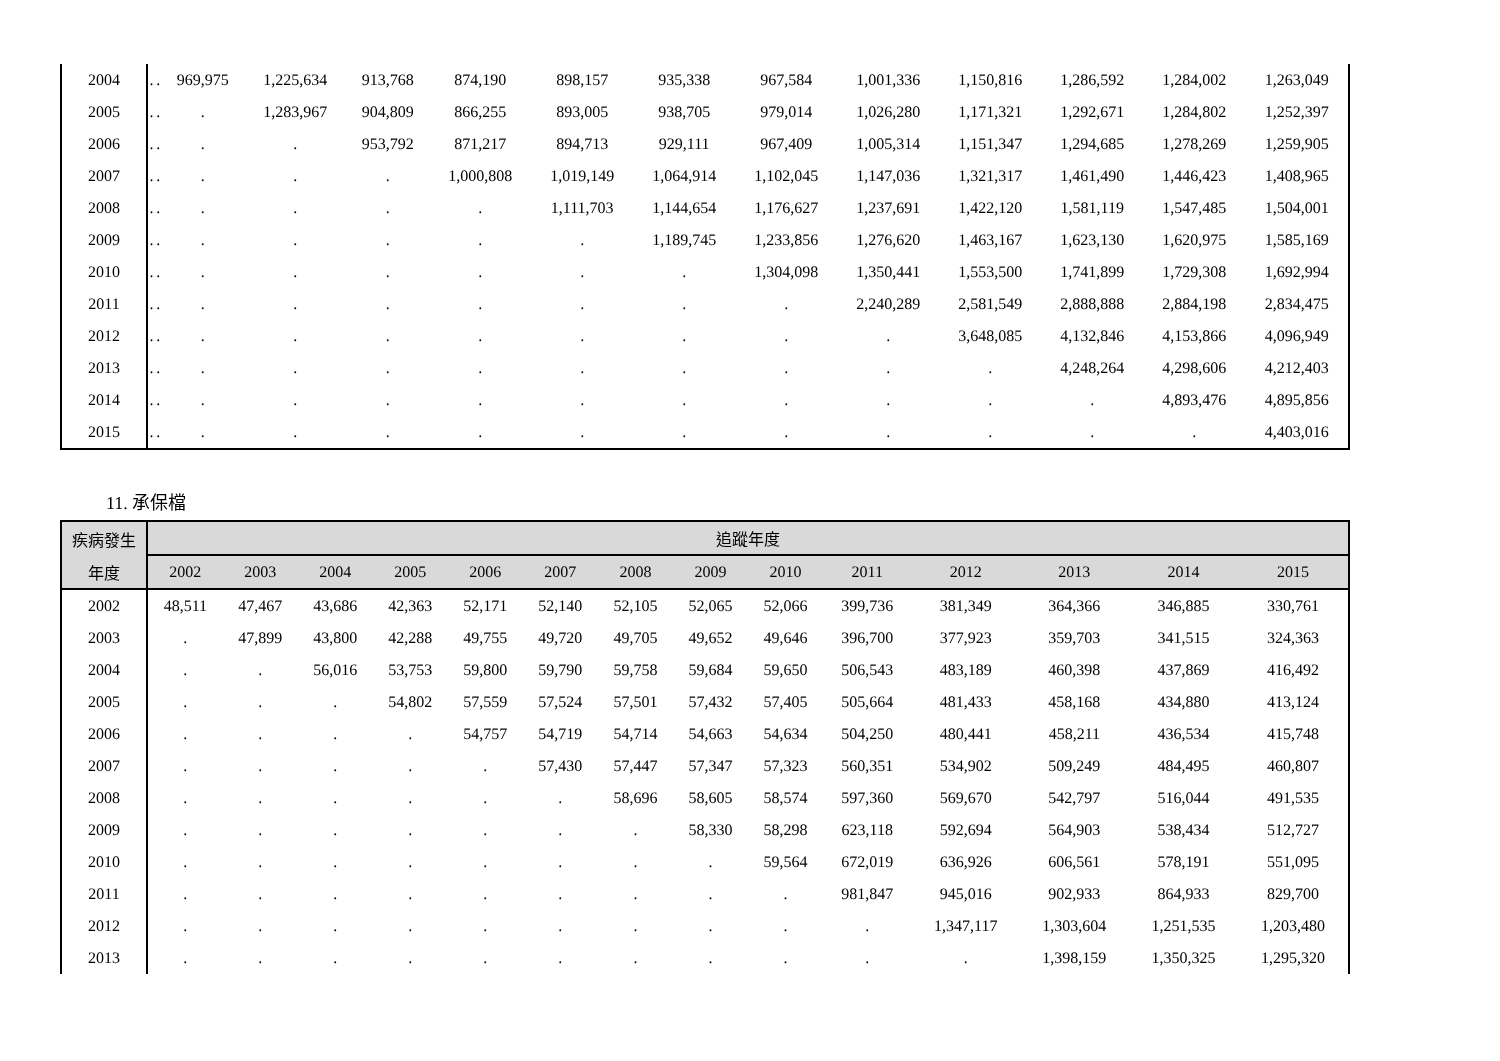| 2004 | . | . | 969,975 | 1,225,634 | 913,768 | 874,190 | 898,157 | 935,338 | 967,584 | 1,001,336 | 1,150,816 | 1,286,592 | 1,284,002 | 1,263,049 |
| 2005 | . | . | . | 1,283,967 | 904,809 | 866,255 | 893,005 | 938,705 | 979,014 | 1,026,280 | 1,171,321 | 1,292,671 | 1,284,802 | 1,252,397 |
| 2006 | . | . | . | . | 953,792 | 871,217 | 894,713 | 929,111 | 967,409 | 1,005,314 | 1,151,347 | 1,294,685 | 1,278,269 | 1,259,905 |
| 2007 | . | . | . | . | . | 1,000,808 | 1,019,149 | 1,064,914 | 1,102,045 | 1,147,036 | 1,321,317 | 1,461,490 | 1,446,423 | 1,408,965 |
| 2008 | . | . | . | . | . | . | 1,111,703 | 1,144,654 | 1,176,627 | 1,237,691 | 1,422,120 | 1,581,119 | 1,547,485 | 1,504,001 |
| 2009 | . | . | . | . | . | . | . | 1,189,745 | 1,233,856 | 1,276,620 | 1,463,167 | 1,623,130 | 1,620,975 | 1,585,169 |
| 2010 | . | . | . | . | . | . | . | . | 1,304,098 | 1,350,441 | 1,553,500 | 1,741,899 | 1,729,308 | 1,692,994 |
| 2011 | . | . | . | . | . | . | . | . | . | 2,240,289 | 2,581,549 | 2,888,888 | 2,884,198 | 2,834,475 |
| 2012 | . | . | . | . | . | . | . | . | . | . | 3,648,085 | 4,132,846 | 4,153,866 | 4,096,949 |
| 2013 | . | . | . | . | . | . | . | . | . | . | . | 4,248,264 | 4,298,606 | 4,212,403 |
| 2014 | . | . | . | . | . | . | . | . | . | . | . | . | 4,893,476 | 4,895,856 |
| 2015 | . | . | . | . | . | . | . | . | . | . | . | . | . | 4,403,016 |
11. 承保檔
| 疾病發生 | 追蹤年度 | | | | | | | | | | | | | |
| --- | --- | --- | --- | --- | --- | --- | --- | --- | --- | --- | --- | --- | --- | --- |
| 年度 | 2002 | 2003 | 2004 | 2005 | 2006 | 2007 | 2008 | 2009 | 2010 | 2011 | 2012 | 2013 | 2014 | 2015 |
| 2002 | 48,511 | 47,467 | 43,686 | 42,363 | 52,171 | 52,140 | 52,105 | 52,065 | 52,066 | 399,736 | 381,349 | 364,366 | 346,885 | 330,761 |
| 2003 | . | 47,899 | 43,800 | 42,288 | 49,755 | 49,720 | 49,705 | 49,652 | 49,646 | 396,700 | 377,923 | 359,703 | 341,515 | 324,363 |
| 2004 | . | . | 56,016 | 53,753 | 59,800 | 59,790 | 59,758 | 59,684 | 59,650 | 506,543 | 483,189 | 460,398 | 437,869 | 416,492 |
| 2005 | . | . | . | 54,802 | 57,559 | 57,524 | 57,501 | 57,432 | 57,405 | 505,664 | 481,433 | 458,168 | 434,880 | 413,124 |
| 2006 | . | . | . | . | 54,757 | 54,719 | 54,714 | 54,663 | 54,634 | 504,250 | 480,441 | 458,211 | 436,534 | 415,748 |
| 2007 | . | . | . | . | . | 57,430 | 57,447 | 57,347 | 57,323 | 560,351 | 534,902 | 509,249 | 484,495 | 460,807 |
| 2008 | . | . | . | . | . | . | 58,696 | 58,605 | 58,574 | 597,360 | 569,670 | 542,797 | 516,044 | 491,535 |
| 2009 | . | . | . | . | . | . | . | 58,330 | 58,298 | 623,118 | 592,694 | 564,903 | 538,434 | 512,727 |
| 2010 | . | . | . | . | . | . | . | . | 59,564 | 672,019 | 636,926 | 606,561 | 578,191 | 551,095 |
| 2011 | . | . | . | . | . | . | . | . | . | 981,847 | 945,016 | 902,933 | 864,933 | 829,700 |
| 2012 | . | . | . | . | . | . | . | . | . | . | 1,347,117 | 1,303,604 | 1,251,535 | 1,203,480 |
| 2013 | . | . | . | . | . | . | . | . | . | . | . | 1,398,159 | 1,350,325 | 1,295,320 |